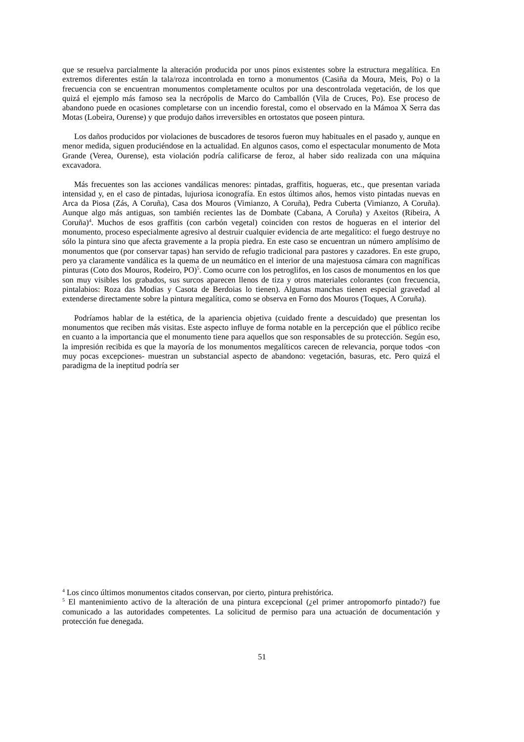que se resuelva parcialmente la alteración producida por unos pinos existentes sobre la estructura megalítica. En extremos diferentes están la tala/roza incontrolada en torno a monumentos (Casiña da Moura, Meis, Po) o la frecuencia con se encuentran monumentos completamente ocultos por una descontrolada vegetación, de los que quizá el ejemplo más famoso sea la necrópolis de Marco do Camballón (Vila de Cruces, Po). Ese proceso de abandono puede en ocasiones completarse con un incendio forestal, como el observado en la Mámoa X Serra das Motas (Lobeira, Ourense) y que produjo daños irreversibles en ortostatos que poseen pintura.
Los daños producidos por violaciones de buscadores de tesoros fueron muy habituales en el pasado y, aunque en menor medida, siguen produciéndose en la actualidad. En algunos casos, como el espectacular monumento de Mota Grande (Verea, Ourense), esta violación podría calificarse de feroz, al haber sido realizada con una máquina excavadora.
Más frecuentes son las acciones vandálicas menores: pintadas, graffitis, hogueras, etc., que presentan variada intensidad y, en el caso de pintadas, lujuriosa iconografía. En estos últimos años, hemos visto pintadas nuevas en Arca da Piosa (Zás, A Coruña), Casa dos Mouros (Vimianzo, A Coruña), Pedra Cuberta (Vimianzo, A Coruña). Aunque algo más antiguas, son también recientes las de Dombate (Cabana, A Coruña) y Axeitos (Ribeira, A Coruña)<sup>4</sup>. Muchos de esos graffitis (con carbón vegetal) coinciden con restos de hogueras en el interior del monumento, proceso especialmente agresivo al destruir cualquier evidencia de arte megalítico: el fuego destruye no sólo la pintura sino que afecta gravemente a la propia piedra. En este caso se encuentran un número amplísimo de monumentos que (por conservar tapas) han servido de refugio tradicional para pastores y cazadores. En este grupo, pero ya claramente vandálica es la quema de un neumático en el interior de una majestuosa cámara con magníficas pinturas (Coto dos Mouros, Rodeiro, PO)<sup>5</sup>. Como ocurre con los petroglifos, en los casos de monumentos en los que son muy visibles los grabados, sus surcos aparecen llenos de tiza y otros materiales colorantes (con frecuencia, pintalabios: Roza das Modias y Casota de Berdoias lo tienen). Algunas manchas tienen especial gravedad al extenderse directamente sobre la pintura megalítica, como se observa en Forno dos Mouros (Toques, A Coruña).
Podríamos hablar de la estética, de la apariencia objetiva (cuidado frente a descuidado) que presentan los monumentos que reciben más visitas. Este aspecto influye de forma notable en la percepción que el público recibe en cuanto a la importancia que el monumento tiene para aquellos que son responsables de su protección. Según eso, la impresión recibida es que la mayoría de los monumentos megalíticos carecen de relevancia, porque todos -con muy pocas excepciones- muestran un substancial aspecto de abandono: vegetación, basuras, etc. Pero quizá el paradigma de la ineptitud podría ser
<sup>4</sup> Los cinco últimos monumentos citados conservan, por cierto, pintura prehistórica.
<sup>5</sup> El mantenimiento activo de la alteración de una pintura excepcional (¿el primer antropomorfo pintado?) fue comunicado a las autoridades competentes. La solicitud de permiso para una actuación de documentación y protección fue denegada.
51